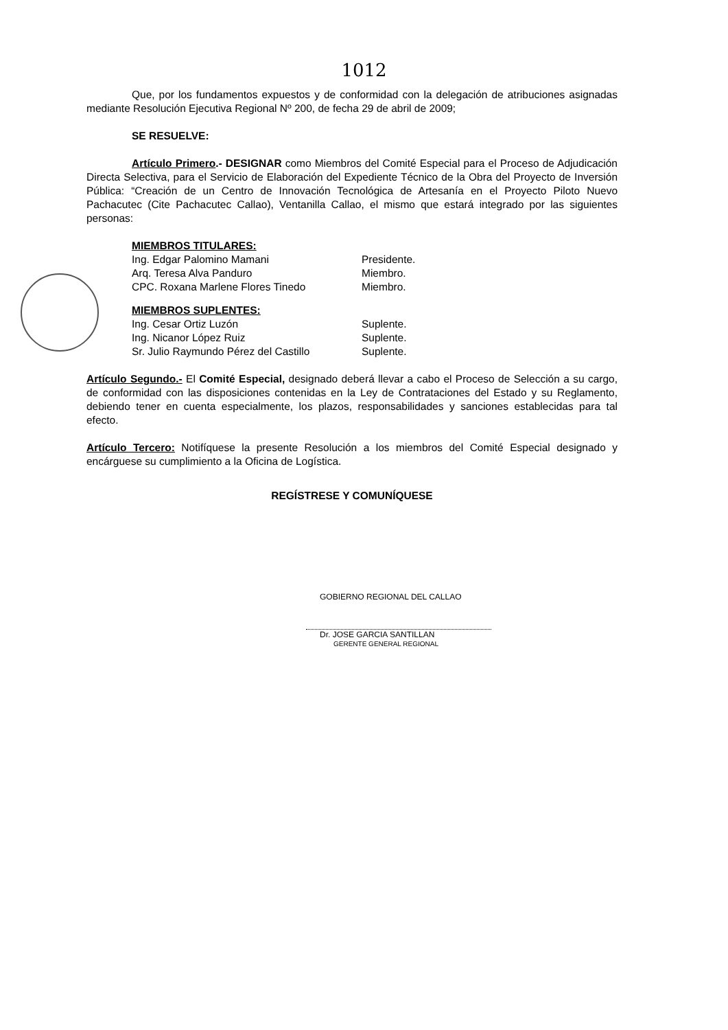1012
Que, por los fundamentos expuestos y de conformidad con la delegación de atribuciones asignadas mediante Resolución Ejecutiva Regional Nº 200, de fecha 29 de abril de 2009;
SE RESUELVE:
Artículo Primero.- DESIGNAR como Miembros del Comité Especial para el Proceso de Adjudicación Directa Selectiva, para el Servicio de Elaboración del Expediente Técnico de la Obra del Proyecto de Inversión Pública: “Creación de un Centro de Innovación Tecnológica de Artesanía en el Proyecto Piloto Nuevo Pachacutec (Cite Pachacutec Callao), Ventanilla Callao, el mismo que estará integrado por las siguientes personas:
MIEMBROS TITULARES:
Ing. Edgar Palomino Mamani Presidente.
Arq. Teresa Alva Panduro Miembro.
CPC. Roxana Marlene Flores Tinedo Miembro.
MIEMBROS SUPLENTES:
Ing. Cesar Ortiz Luzón Suplente.
Ing. Nicanor López Ruiz Suplente.
Sr. Julio Raymundo Pérez del Castillo Suplente.
Artículo Segundo.- El Comité Especial, designado deberá llevar a cabo el Proceso de Selección a su cargo, de conformidad con las disposiciones contenidas en la Ley de Contrataciones del Estado y su Reglamento, debiendo tener en cuenta especialmente, los plazos, responsabilidades y sanciones establecidas para tal efecto.
Artículo Tercero: Notifíquese la presente Resolución a los miembros del Comité Especial designado y encárguese su cumplimiento a la Oficina de Logística.
REGÍSTRESE Y COMUNÍQUESE
GOBIERNO REGIONAL DEL CALLAO
Dr. JOSE GARCIA SANTILLAN
GERENTE GENERAL REGIONAL